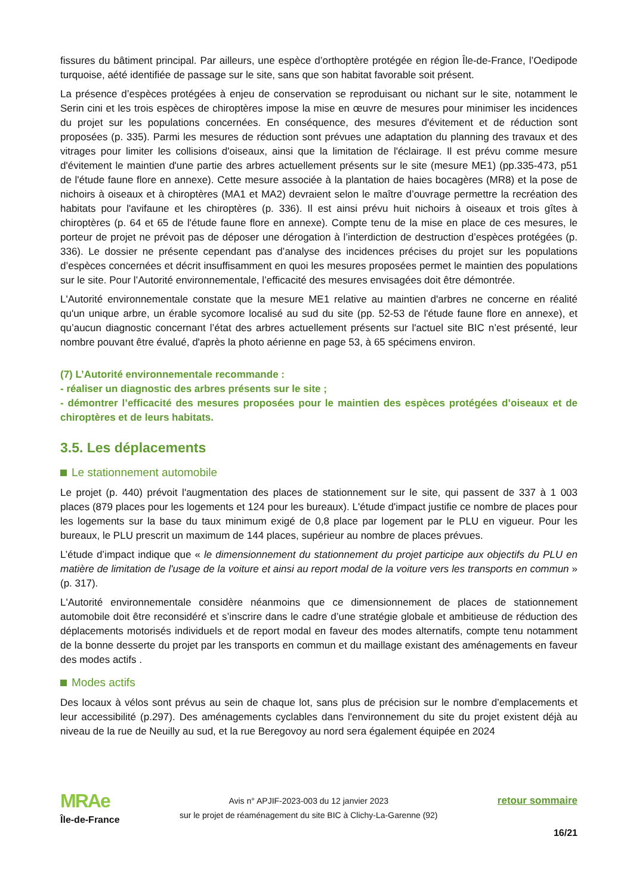fissures du bâtiment principal. Par ailleurs, une espèce d’orthoptère protégée en région Île-de-France, l’Oedipode turquoise, aété identifiée de passage sur le site, sans que son habitat favorable soit présent.
La présence d’espèces protégées à enjeu de conservation se reproduisant ou nichant sur le site, notamment le Serin cini et les trois espèces de chiroptères impose la mise en œuvre de mesures pour minimiser les incidences du projet sur les populations concernées. En conséquence, des mesures d'évitement et de réduction sont proposées (p. 335). Parmi les mesures de réduction sont prévues une adaptation du planning des travaux et des vitrages pour limiter les collisions d'oiseaux, ainsi que la limitation de l'éclairage. Il est prévu comme mesure d'évitement le maintien d'une partie des arbres actuellement présents sur le site (mesure ME1) (pp.335-473, p51 de l'étude faune flore en annexe). Cette mesure associée à la plantation de haies bocagères (MR8) et la pose de nichoirs à oiseaux et à chiroptères (MA1 et MA2) devraient selon le maître d’ouvrage permettre la recréation des habitats pour l'avifaune et les chiroptères (p. 336). Il est ainsi prévu huit nichoirs à oiseaux et trois gîtes à chiroptères (p. 64 et 65 de l'étude faune flore en annexe). Compte tenu de la mise en place de ces mesures, le porteur de projet ne prévoit pas de déposer une dérogation à l’interdiction de destruction d’espèces protégées (p. 336). Le dossier ne présente cependant pas d’analyse des incidences précises du projet sur les populations d’espèces concernées et décrit insuffisamment en quoi les mesures proposées permet le maintien des populations sur le site. Pour l’Autorité environnementale, l’efficacité des mesures envisagées doit être démontrée.
L'Autorité environnementale constate que la mesure ME1 relative au maintien d'arbres ne concerne en réalité qu'un unique arbre, un érable sycomore localisé au sud du site (pp. 52-53 de l'étude faune flore en annexe), et qu’aucun diagnostic concernant l’état des arbres actuellement présents sur l'actuel site BIC n’est présenté, leur nombre pouvant être évalué, d'après la photo aérienne en page 53, à 65 spécimens environ.
(7) L’Autorité environnementale recommande :
- réaliser un diagnostic des arbres présents sur le site ;
- démontrer l’efficacité des mesures proposées pour le maintien des espèces protégées d’oiseaux et de chiroptères et de leurs habitats.
3.5. Les déplacements
Le stationnement automobile
Le projet (p. 440) prévoit l'augmentation des places de stationnement sur le site, qui passent de 337 à 1 003 places (879 places pour les logements et 124 pour les bureaux). L'étude d'impact justifie ce nombre de places pour les logements sur la base du taux minimum exigé de 0,8 place par logement par le PLU en vigueur. Pour les bureaux, le PLU prescrit un maximum de 144 places, supérieur au nombre de places prévues.
L’étude d’impact indique que « le dimensionnement du stationnement du projet participe aux objectifs du PLU en matière de limitation de l'usage de la voiture et ainsi au report modal de la voiture vers les transports en commun » (p. 317).
L'Autorité environnementale considère néanmoins que ce dimensionnement de places de stationnement automobile doit être reconsidéré et s’inscrire dans le cadre d’une stratégie globale et ambitieuse de réduction des déplacements motorisés individuels et de report modal en faveur des modes alternatifs, compte tenu notamment de la bonne desserte du projet par les transports en commun et du maillage existant des aménagements en faveur des modes actifs .
Modes actifs
Des locaux à vélos sont prévus au sein de chaque lot, sans plus de précision sur le nombre d’emplacements et leur accessibilité (p.297). Des aménagements cyclables dans l'environnement du site du projet existent déjà au niveau de la rue de Neuilly au sud, et la rue Beregovoy au nord sera également équipée en 2024
MRAe
Île-de-France
Avis n° APJIF-2023-003 du 12 janvier 2023
sur le projet de réaménagement du site BIC à Clichy-La-Garenne (92)
retour sommaire
16/21